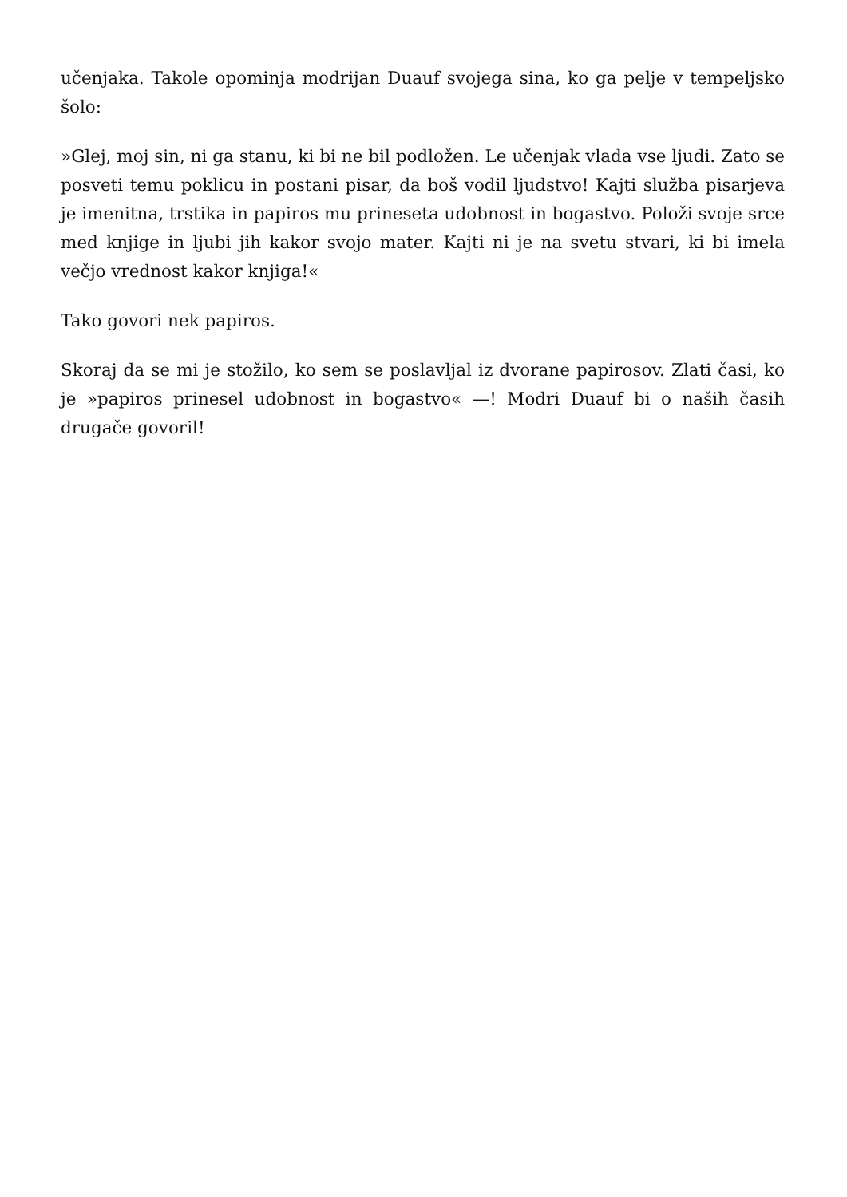učenjaka. Takole opominja modrijan Duauf svojega sina, ko ga pelje v tempeljsko šolo:
»Glej, moj sin, ni ga stanu, ki bi ne bil podložen. Le učenjak vlada vse ljudi. Zato se posveti temu poklicu in postani pisar, da boš vodil ljudstvo! Kajti služba pisarjeva je imenitna, trstika in papiros mu prineseta udobnost in bogastvo. Položi svoje srce med knjige in ljubi jih kakor svojo mater. Kajti ni je na svetu stvari, ki bi imela večjo vrednost kakor knjiga!«
Tako govori nek papiros.
Skoraj da se mi je stožilo, ko sem se poslavljal iz dvorane papirosov. Zlati časi, ko je »papiros prinesel udobnost in bogastvo« —! Modri Duauf bi o naših časih drugače govoril!